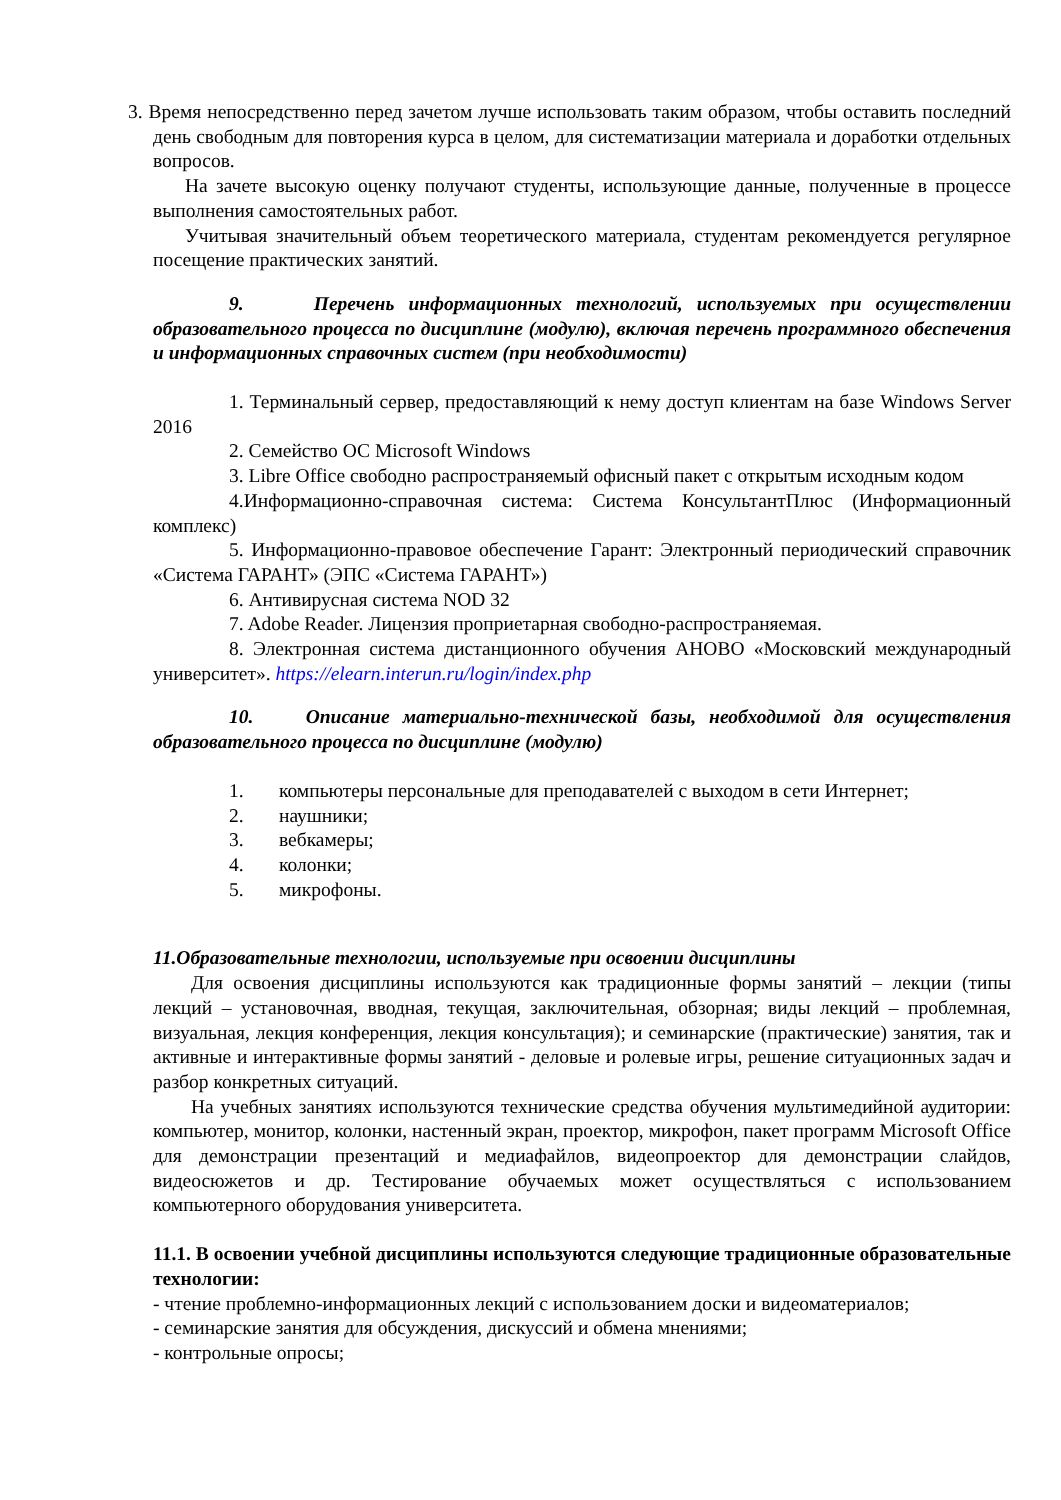3. Время непосредственно перед зачетом лучше использовать таким образом, чтобы оставить последний день свободным для повторения курса в целом, для систематизации материала и доработки отдельных вопросов.
На зачете высокую оценку получают студенты, использующие данные, полученные в процессе выполнения самостоятельных работ.
Учитывая значительный объем теоретического материала, студентам рекомендуется регулярное посещение практических занятий.
9. Перечень информационных технологий, используемых при осуществлении образовательного процесса по дисциплине (модулю), включая перечень программного обеспечения и информационных справочных систем (при необходимости)
1. Терминальный сервер, предоставляющий к нему доступ клиентам на базе Windows Server 2016
2. Семейство ОС Microsoft Windows
3. Libre Office свободно распространяемый офисный пакет с открытым исходным кодом
4.Информационно-справочная система: Система КонсультантПлюс (Информационный комплекс)
5. Информационно-правовое обеспечение Гарант: Электронный периодический справочник «Система ГАРАНТ» (ЭПС «Система ГАРАНТ»)
6. Антивирусная система NOD 32
7. Adobe Reader. Лицензия проприетарная свободно-распространяемая.
8. Электронная система дистанционного обучения АНОВО «Московский международный университет». https://elearn.interun.ru/login/index.php
10. Описание материально-технической базы, необходимой для осуществления образовательного процесса по дисциплине (модулю)
1. компьютеры персональные для преподавателей с выходом в сети Интернет;
2. наушники;
3. вебкамеры;
4. колонки;
5. микрофоны.
11.Образовательные технологии, используемые при освоении дисциплины
Для освоения дисциплины используются как традиционные формы занятий – лекции (типы лекций – установочная, вводная, текущая, заключительная, обзорная; виды лекций – проблемная, визуальная, лекция конференция, лекция консультация); и семинарские (практические) занятия, так и активные и интерактивные формы занятий - деловые и ролевые игры, решение ситуационных задач и разбор конкретных ситуаций.
На учебных занятиях используются технические средства обучения мультимедийной аудитории: компьютер, монитор, колонки, настенный экран, проектор, микрофон, пакет программ Microsoft Office для демонстрации презентаций и медиафайлов, видеопроектор для демонстрации слайдов, видеосюжетов и др. Тестирование обучаемых может осуществляться с использованием компьютерного оборудования университета.
11.1. В освоении учебной дисциплины используются следующие традиционные образовательные технологии:
- чтение проблемно-информационных лекций с использованием доски и видеоматериалов;
- семинарские занятия для обсуждения, дискуссий и обмена мнениями;
- контрольные опросы;